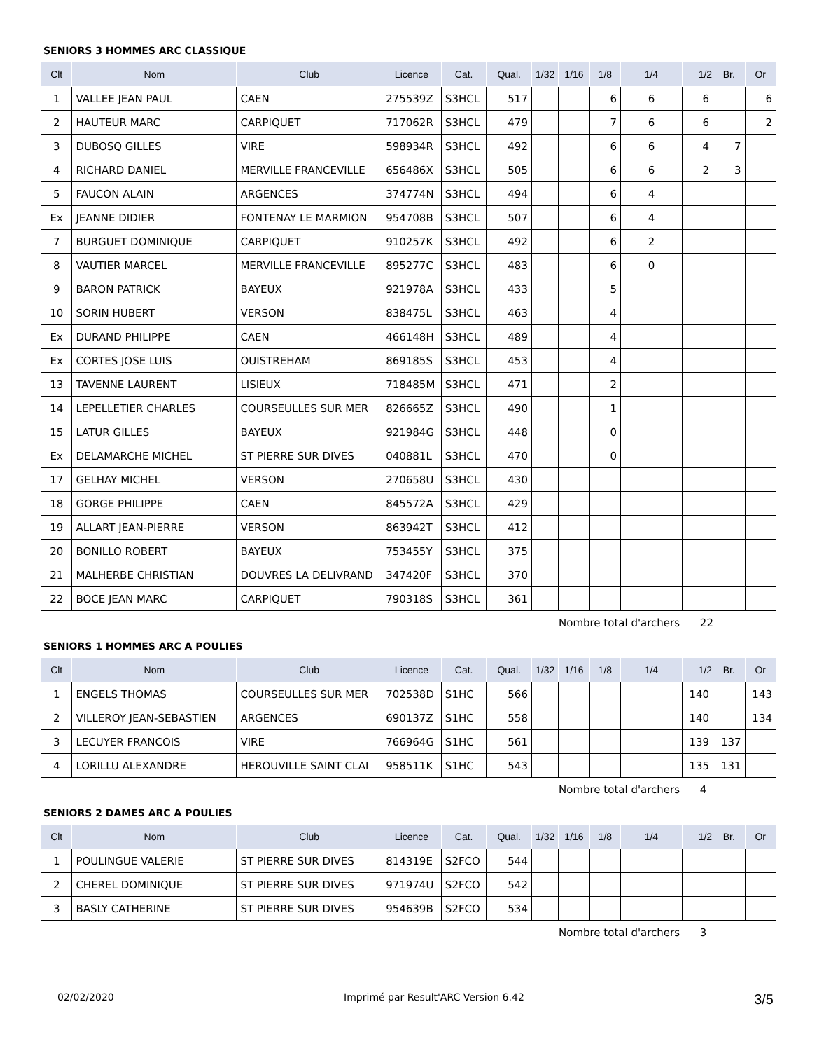SENIORS 3 HOMMES ARC CLASSIQUE
| Clt | Nom | Club | Licence | Cat. | Qual. | 1/32 | 1/16 | 1/8 | 1/4 | 1/2 | Br. | Or |
| --- | --- | --- | --- | --- | --- | --- | --- | --- | --- | --- | --- | --- |
| 1 | VALLEE JEAN PAUL | CAEN | 275539Z | S3HCL | 517 | | | 6 | 6 | 6 | | 6 |
| 2 | HAUTEUR MARC | CARPIQUET | 717062R | S3HCL | 479 | | | 7 | 6 | 6 | | 2 |
| 3 | DUBOSQ GILLES | VIRE | 598934R | S3HCL | 492 | | | 6 | 6 | 4 | 7 | |
| 4 | RICHARD DANIEL | MERVILLE FRANCEVILLE | 656486X | S3HCL | 505 | | | 6 | 6 | 2 | 3 | |
| 5 | FAUCON ALAIN | ARGENCES | 374774N | S3HCL | 494 | | | 6 | 4 | | | |
| Ex | JEANNE DIDIER | FONTENAY LE MARMION | 954708B | S3HCL | 507 | | | 6 | 4 | | | |
| 7 | BURGUET DOMINIQUE | CARPIQUET | 910257K | S3HCL | 492 | | | 6 | 2 | | | |
| 8 | VAUTIER MARCEL | MERVILLE FRANCEVILLE | 895277C | S3HCL | 483 | | | 6 | 0 | | | |
| 9 | BARON PATRICK | BAYEUX | 921978A | S3HCL | 433 | | | 5 | | | | |
| 10 | SORIN HUBERT | VERSON | 838475L | S3HCL | 463 | | | 4 | | | | |
| Ex | DURAND PHILIPPE | CAEN | 466148H | S3HCL | 489 | | | 4 | | | | |
| Ex | CORTES JOSE LUIS | OUISTREHAM | 869185S | S3HCL | 453 | | | 4 | | | | |
| 13 | TAVENNE LAURENT | LISIEUX | 718485M | S3HCL | 471 | | | 2 | | | | |
| 14 | LEPELLETIER CHARLES | COURSEULLES SUR MER | 826665Z | S3HCL | 490 | | | 1 | | | | |
| 15 | LATUR GILLES | BAYEUX | 921984G | S3HCL | 448 | | | 0 | | | | |
| Ex | DELAMARCHE MICHEL | ST PIERRE SUR DIVES | 040881L | S3HCL | 470 | | | 0 | | | | |
| 17 | GELHAY MICHEL | VERSON | 270658U | S3HCL | 430 | | | | | | | |
| 18 | GORGE PHILIPPE | CAEN | 845572A | S3HCL | 429 | | | | | | | |
| 19 | ALLART JEAN-PIERRE | VERSON | 863942T | S3HCL | 412 | | | | | | | |
| 20 | BONILLO ROBERT | BAYEUX | 753455Y | S3HCL | 375 | | | | | | | |
| 21 | MALHERBE CHRISTIAN | DOUVRES LA DELIVRAND | 347420F | S3HCL | 370 | | | | | | | |
| 22 | BOCE JEAN MARC | CARPIQUET | 790318S | S3HCL | 361 | | | | | | | |
Nombre total d'archers 22
SENIORS 1 HOMMES ARC A POULIES
| Clt | Nom | Club | Licence | Cat. | Qual. | 1/32 | 1/16 | 1/8 | 1/4 | 1/2 | Br. | Or |
| --- | --- | --- | --- | --- | --- | --- | --- | --- | --- | --- | --- | --- |
| 1 | ENGELS THOMAS | COURSEULLES SUR MER | 702538D | S1HC | 566 | | | | | 140 | | 143 |
| 2 | VILLEROY JEAN-SEBASTIEN | ARGENCES | 690137Z | S1HC | 558 | | | | | 140 | | 134 |
| 3 | LECUYER FRANCOIS | VIRE | 766964G | S1HC | 561 | | | | | 139 | 137 | |
| 4 | LORILLU ALEXANDRE | HEROUVILLE SAINT CLAI | 958511K | S1HC | 543 | | | | | 135 | 131 | |
Nombre total d'archers 4
SENIORS 2 DAMES ARC A POULIES
| Clt | Nom | Club | Licence | Cat. | Qual. | 1/32 | 1/16 | 1/8 | 1/4 | 1/2 | Br. | Or |
| --- | --- | --- | --- | --- | --- | --- | --- | --- | --- | --- | --- | --- |
| 1 | POULINGUE VALERIE | ST PIERRE SUR DIVES | 814319E | S2FCO | 544 | | | | | | | |
| 2 | CHEREL DOMINIQUE | ST PIERRE SUR DIVES | 971974U | S2FCO | 542 | | | | | | | |
| 3 | BASLY CATHERINE | ST PIERRE SUR DIVES | 954639B | S2FCO | 534 | | | | | | | |
Nombre total d'archers 3
02/02/2020 Imprimé par Result'ARC Version 6.42 3/5